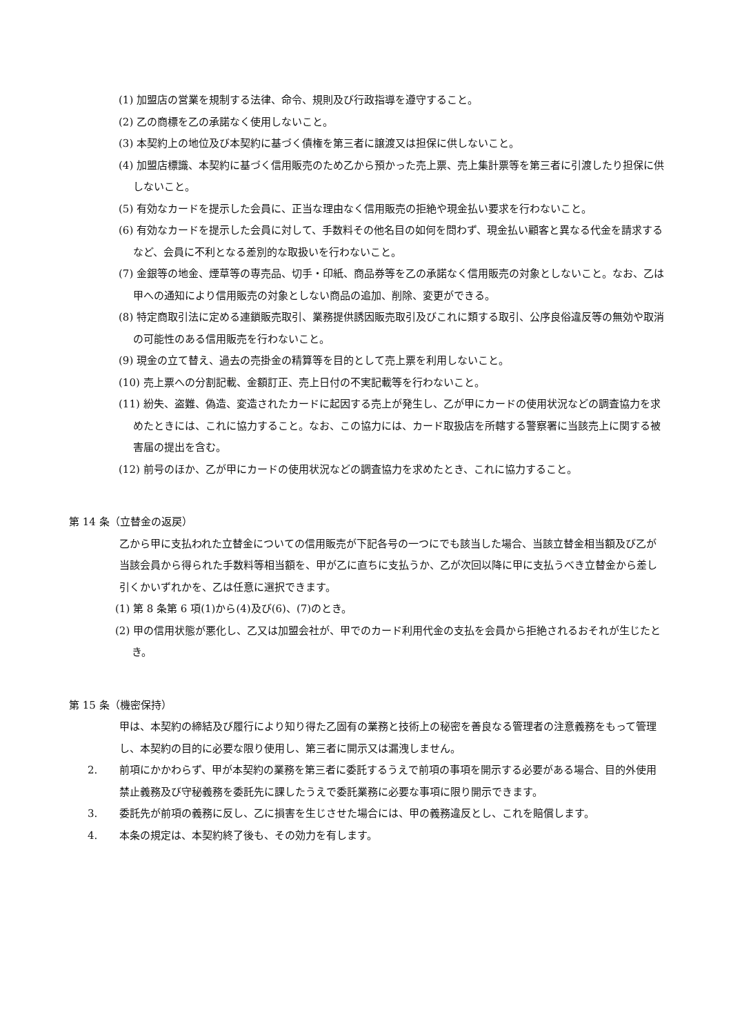(1) 加盟店の営業を規制する法律、命令、規則及び行政指導を遵守すること。
(2) 乙の商標を乙の承諾なく使用しないこと。
(3) 本契約上の地位及び本契約に基づく債権を第三者に譲渡又は担保に供しないこと。
(4) 加盟店標識、本契約に基づく信用販売のため乙から預かった売上票、売上集計票等を第三者に引渡したり担保に供しないこと。
(5) 有効なカードを提示した会員に、正当な理由なく信用販売の拒絶や現金払い要求を行わないこと。
(6) 有効なカードを提示した会員に対して、手数料その他名目の如何を問わず、現金払い顧客と異なる代金を請求するなど、会員に不利となる差別的な取扱いを行わないこと。
(7) 金銀等の地金、煙草等の専売品、切手・印紙、商品券等を乙の承諾なく信用販売の対象としないこと。なお、乙は甲への通知により信用販売の対象としない商品の追加、削除、変更ができる。
(8) 特定商取引法に定める連鎖販売取引、業務提供誘因販売取引及びこれに類する取引、公序良俗違反等の無効や取消の可能性のある信用販売を行わないこと。
(9) 現金の立て替え、過去の売掛金の精算等を目的として売上票を利用しないこと。
(10) 売上票への分割記載、金額訂正、売上日付の不実記載等を行わないこと。
(11) 紛失、盗難、偽造、変造されたカードに起因する売上が発生し、乙が甲にカードの使用状況などの調査協力を求めたときには、これに協力すること。なお、この協力には、カード取扱店を所轄する警察署に当該売上に関する被害届の提出を含む。
(12) 前号のほか、乙が甲にカードの使用状況などの調査協力を求めたとき、これに協力すること。
第 14 条（立替金の返戻）
乙から甲に支払われた立替金についての信用販売が下記各号の一つにでも該当した場合、当該立替金相当額及び乙が当該会員から得られた手数料等相当額を、甲が乙に直ちに支払うか、乙が次回以降に甲に支払うべき立替金から差し引くかいずれかを、乙は任意に選択できます。
(1) 第 8 条第 6 項(1)から(4)及び(6)、(7)のとき。
(2) 甲の信用状態が悪化し、乙又は加盟会社が、甲でのカード利用代金の支払を会員から拒絶されるおそれが生じたとき。
第 15 条（機密保持）
甲は、本契約の締結及び履行により知り得た乙固有の業務と技術上の秘密を善良なる管理者の注意義務をもって管理し、本契約の目的に必要な限り使用し、第三者に開示又は漏洩しません。
2. 前項にかかわらず、甲が本契約の業務を第三者に委託するうえで前項の事項を開示する必要がある場合、目的外使用禁止義務及び守秘義務を委託先に課したうえで委託業務に必要な事項に限り開示できます。
3. 委託先が前項の義務に反し、乙に損害を生じさせた場合には、甲の義務違反とし、これを賠償します。
4. 本条の規定は、本契約終了後も、その効力を有します。